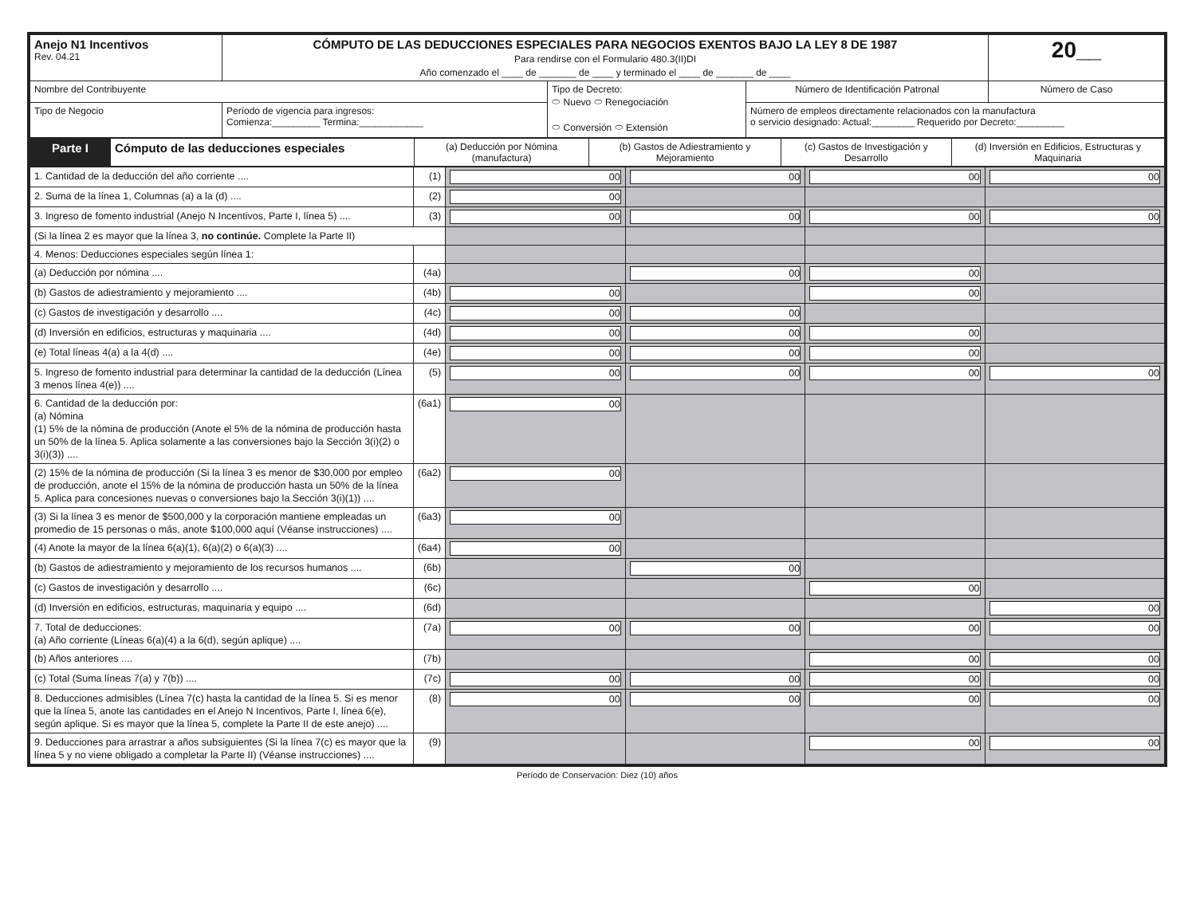| Anejo N1 Incentivos Rev. 04.21 | CÓMPUTO DE LAS DEDUCCIONES ESPECIALES PARA NEGOCIOS EXENTOS BAJO LA LEY 8 DE 1987 Para rendirse con el Formulario 480.3(II)DI Año comenzado el ____ de _______ de ____ y terminado el ____ de _______ de ____ | | | 20__ |
| Nombre del Contribuyente | | Tipo de Decreto: ⬭ Nuevo ⬭ Renegociación ⬭ Conversión ⬭ Extensión | Número de Identificación Patronal | Número de Caso |
| Tipo de Negocio | Período de vigencia para ingresos: Comienza:_________ Termina:____________ | | Número de empleos directamente relacionados con la manufactura o servicio designado: Actual:________ Requerido por Decreto:_________ | |
| Parte I | Cómputo de las deducciones especiales | (a) Deducción por Nómina (manufactura) | (b) Gastos de Adiestramiento y Mejoramiento | (c) Gastos de Investigación y Desarrollo | (d) Inversión en Edificios, Estructuras y Maquinaria |
| 1. Cantidad de la deducción del año corriente .... | (1) | 00 | 00 | 00 | 00 |
| 2. Suma de la línea 1, Columnas (a) a la (d) .... | (2) | 00 | | | |
| 3. Ingreso de fomento industrial (Anejo N Incentivos, Parte I, línea 5) .... | (3) | 00 | 00 | 00 | 00 |
| (Si la línea 2 es mayor que la línea 3, no continúe. Complete la Parte II) | | | | | |
| 4. Menos: Deducciones especiales según línea 1: | | | | | |
| (a) Deducción por nómina .... | (4a) | | 00 | 00 | |
| (b) Gastos de adiestramiento y mejoramiento .... | (4b) | 00 | | 00 | |
| (c) Gastos de investigación y desarrollo .... | (4c) | 00 | 00 | | |
| (d) Inversión en edificios, estructuras y maquinaria .... | (4d) | 00 | 00 | 00 | |
| (e) Total líneas 4(a) a la 4(d) .... | (4e) | 00 | 00 | 00 | |
| 5. Ingreso de fomento industrial para determinar la cantidad de la deducción (Línea 3 menos línea 4(e)) .... | (5) | 00 | 00 | 00 | 00 |
| 6. Cantidad de la deducción por: (a) Nómina (1) 5% de la nómina de producción (Anote el 5% de la nómina de producción hasta un 50% de la línea 5. Aplica solamente a las conversiones bajo la Sección 3(i)(2) o 3(i)(3)) .... | (6a1) | 00 | | | |
| (2) 15% de la nómina de producción (Si la línea 3 es menor de $30,000 por empleo de producción, anote el 15% de la nómina de producción hasta un 50% de la línea 5. Aplica para concesiones nuevas o conversiones bajo la Sección 3(i)(1)) .... | (6a2) | 00 | | | |
| (3) Si la línea 3 es menor de $500,000 y la corporación mantiene empleadas un promedio de 15 personas o más, anote $100,000 aquí (Véanse instrucciones) .... | (6a3) | 00 | | | |
| (4) Anote la mayor de la línea 6(a)(1), 6(a)(2) o 6(a)(3) .... | (6a4) | 00 | | | |
| (b) Gastos de adiestramiento y mejoramiento de los recursos humanos .... | (6b) | | 00 | | |
| (c) Gastos de investigación y desarrollo .... | (6c) | | | 00 | |
| (d) Inversión en edificios, estructuras, maquinaria y equipo .... | (6d) | | | | 00 |
| 7. Total de deducciones: (a) Año corriente (Líneas 6(a)(4) a la 6(d), según aplique) .... | (7a) | 00 | 00 | 00 | 00 |
| (b) Años anteriores .... | (7b) | | | 00 | 00 |
| (c) Total (Suma líneas 7(a) y 7(b)) .... | (7c) | 00 | 00 | 00 | 00 |
| 8. Deducciones admisibles (Línea 7(c) hasta la cantidad de la línea 5. Si es menor que la línea 5, anote las cantidades en el Anejo N Incentivos, Parte I, línea 6(e), según aplique. Si es mayor que la línea 5, complete la Parte II de este anejo) .... | (8) | 00 | 00 | 00 | 00 |
| 9. Deducciones para arrastrar a años subsiguientes (Si la línea 7(c) es mayor que la línea 5 y no viene obligado a completar la Parte II) (Véanse instrucciones) .... | (9) | | | 00 | 00 |
Período de Conservación: Diez (10) años